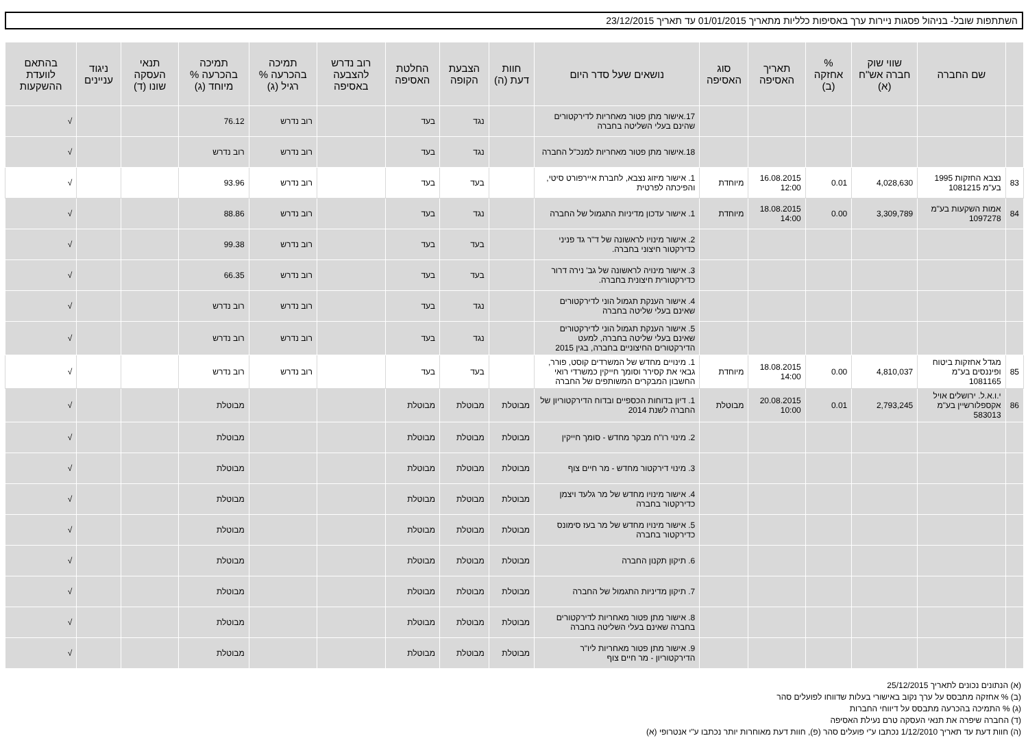השתתפות שובל- בניהול פסגות ניירות ערך באסיפות כלליות מתאריך 01/01/2015 עד תאריך 23/12/2015
| | שם החברה | שווי שוק חברה אש"ח (א) | % אחזקה (ב) | תאריך האסיפה | סוג האסיפה | נושאים שעל סדר היום | חוות דעת (ה) | הצבעת הקופה | החלטת האסיפה | רוב נדרש להצבעה באסיפה | תמיכה בהכרעה % רגיל (ג) | תמיכה בהכרעה % מיוחד (ג) | תנאי העסקה שונו (ד) | ניגוד עניינים | בהתאם לוועדת ההשקעות |
| --- | --- | --- | --- | --- | --- | --- | --- | --- | --- | --- | --- | --- | --- | --- | --- |
| | | | | | | 17.אישור מתן פטור מאחריות לדירקטורים שהינם בעלי השליטה בחברה | | נגד | בעד | | רוב נדרש | 76.12 | | | √ |
| | | | | | | 18.אישור מתן פטור מאחריות למנכ"ל החברה | | נגד | בעד | | רוב נדרש | רוב נדרש | | | √ |
| 83 | נצבא החזקות 1995 בע"מ 1081215 | 4,028,630 | 0.01 | 16.08.2015 12:00 | מיוחדת | 1. אישור מיזוג נצבא, לחברת איירפורט סיטי, והפיכתה לפרטית | | בעד | בעד | | רוב נדרש | 93.96 | | | √ |
| 84 | אמות השקעות בע"מ 1097278 | 3,309,789 | 0.00 | 18.08.2015 14:00 | מיוחדת | 1. אישור עדכון מדיניות התגמול של החברה | | נגד | בעד | | רוב נדרש | 88.86 | | | √ |
| | | | | | | 2. אישור מינויו לראשונה של ד"ר גד פניני כדירקטור חיצוני בחברה. | | בעד | בעד | | רוב נדרש | 99.38 | | | √ |
| | | | | | | 3. אישור מינויה לראשונה של גב' נירה דרור כדירקטורית חיצונית בחברה. | | בעד | בעד | | רוב נדרש | 66.35 | | | √ |
| | | | | | | 4. אישור הענקת תגמול הוני לדירקטורים שאינם בעלי שליטה בחברה | | נגד | בעד | | רוב נדרש | רוב נדרש | | | √ |
| | | | | | | 5. אישור הענקת תגמול הוני לדירקטורים שאינם בעלי שליטה בחברה, למעט הדירקטורים החיצוניים בחברה, בגין 2015 | | נגד | בעד | | רוב נדרש | רוב נדרש | | | √ |
| 85 | מגדל אחזקות ביטוח ופיננסים בע"מ 1081165 | 4,810,037 | 0.00 | 18.08.2015 14:00 | מיוחדת | 1. מינויים מחדש של המשרדים קוסט, פורר, גבאי את קסירר וסומך חייקין כמשרדי רואי החשבון המבקרים המשותפים של החברה | | בעד | בעד | | רוב נדרש | רוב נדרש | | | √ |
| 86 | י.ו.א.ל. ירושלים אויל אקספלורשיין בע"מ 583013 | 2,793,245 | 0.01 | 20.08.2015 10:00 | מבוטלת | 1. דיון בדוחות הכספיים ובדוח הדירקטוריון של החברה לשנת 2014 | מבוטלת | מבוטלת | מבוטלת | | | מבוטלת | | | √ |
| | | | | | | 2. מינוי רו"ח מבקר מחדש - סומך חייקין | מבוטלת | מבוטלת | מבוטלת | | | מבוטלת | | | √ |
| | | | | | | 3. מינוי דירקטור מחדש - מר חיים צוף | מבוטלת | מבוטלת | מבוטלת | | | מבוטלת | | | √ |
| | | | | | | 4. אישור מינויו מחדש של מר גלעד ויצמן כדירקטור בחברה | מבוטלת | מבוטלת | מבוטלת | | | מבוטלת | | | √ |
| | | | | | | 5. אישור מינויו מחדש של מר בעז סימונס כדירקטור בחברה | מבוטלת | מבוטלת | מבוטלת | | | מבוטלת | | | √ |
| | | | | | | 6. תיקון תקנון החברה | מבוטלת | מבוטלת | מבוטלת | | | מבוטלת | | | √ |
| | | | | | | 7. תיקון מדיניות התגמול של החברה | מבוטלת | מבוטלת | מבוטלת | | | מבוטלת | | | √ |
| | | | | | | 8. אישור מתן פטור מאחריות לדירקטורים בחברה שאינם בעלי השליטה בחברה | מבוטלת | מבוטלת | מבוטלת | | | מבוטלת | | | √ |
| | | | | | | 9. אישור מתן פטור מאחריות ליו"ר הדירקטוריון - מר חיים צוף | מבוטלת | מבוטלת | מבוטלת | | | מבוטלת | | | √ |
(א) הנתונים נכונים לתאריך 25/12/2015
(ב) % אחזקה מתבסס על ערך נקוב באישורי בעלות שדווחו לפועלים סהר
(ג) % התמיכה בהכרעה מתבסס על דיווחי החברות
(ד) החברה שיפרה את תנאי העסקה טרם נעילת האסיפה
(ה) חוות דעת עד תאריך 1/12/2010 נכתבו ע"י פועלים סהר (פ), חוות דעת מאוחרות יותר נכתבו ע"י אנטרופי (א)